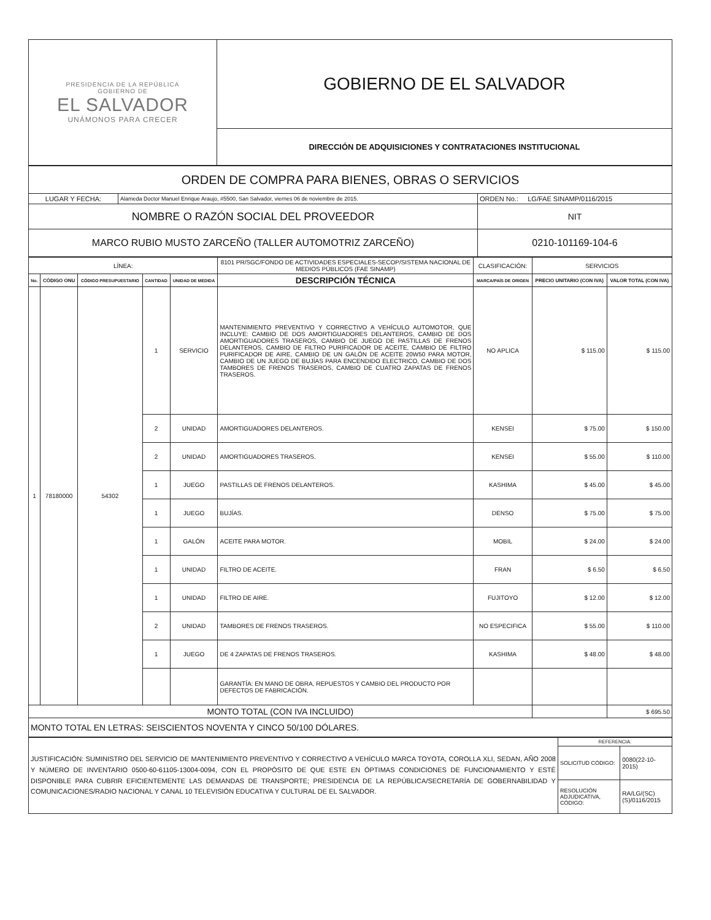| PRESIDENCIA DE LA REPÚBLICA GOBIERNO DE EL SALVADOR UNÁMONOS PARA CRECER | GOBIERNO DE EL SALVADOR |
| | DIRECCIÓN DE ADQUISICIONES Y CONTRATACIONES INSTITUCIONAL |
| ORDEN DE COMPRA PARA BIENES, OBRAS O SERVICIOS | | |
| LUGAR Y FECHA: | Alameda Doctor Manuel Enrique Araujo, #5500, San Salvador, viernes 06 de noviembre de 2015. | ORDEN No.: LG/FAE SINAMP/0116/2015 |
| NOMBRE O RAZÓN SOCIAL DEL PROVEEDOR | | NIT |
| MARCO RUBIO MUSTO ZARCEÑO (TALLER AUTOMOTRIZ ZARCEÑO) | | 0210-101169-104-6 |
| LÍNEA: | | | | | 8101 PR/SGC/FONDO DE ACTIVIDADES ESPECIALES-SECOP/SISTEMA NACIONAL DE MEDIOS PÚBLICOS (FAE SINAMP) | CLASIFICACIÓN: | SERVICIOS | |
| No. | CÓDIGO ONU | CÓDIGO PRESUPUESTARIO | CANTIDAD | UNIDAD DE MEDIDA | DESCRIPCIÓN TÉCNICA | MARCA/PAÍS DE ORIGEN | PRECIO UNITARIO (CON IVA) | VALOR TOTAL (CON IVA) |
| 1 | 78180000 | 54302 | 1 | SERVICIO | MANTENIMIENTO PREVENTIVO Y CORRECTIVO A VEHÍCULO AUTOMOTOR, QUE INCLUYE: CAMBIO DE DOS AMORTIGUADORES DELANTEROS, CAMBIO DE DOS AMORTIGUADORES TRASEROS, CAMBIO DE JUEGO DE PASTILLAS DE FRENOS DELANTEROS, CAMBIO DE FILTRO PURIFICADOR DE ACEITE, CAMBIO DE FILTRO PURIFICADOR DE AIRE, CAMBIO DE UN GALÓN DE ACEITE 20W50 PARA MOTOR, CAMBIO DE UN JUEGO DE BUJÍAS PARA ENCENDIDO ELECTRICO, CAMBIO DE DOS TAMBORES DE FRENOS TRASEROS, CAMBIO DE CUATRO ZAPATAS DE FRENOS TRASEROS. | NO APLICA | $ 115.00 | $ 115.00 |
| | | | 2 | UNIDAD | AMORTIGUADORES DELANTEROS. | KENSEI | $ 75.00 | $ 150.00 |
| | | | 2 | UNIDAD | AMORTIGUADORES TRASEROS. | KENSEI | $ 55.00 | $ 110.00 |
| | | | 1 | JUEGO | PASTILLAS DE FRENOS DELANTEROS. | KASHIMA | $ 45.00 | $ 45.00 |
| | | | 1 | JUEGO | BUJÍAS. | DENSO | $ 75.00 | $ 75.00 |
| | | | 1 | GALÓN | ACEITE PARA MOTOR. | MOBIL | $ 24.00 | $ 24.00 |
| | | | 1 | UNIDAD | FILTRO DE ACEITE. | FRAN | $ 6.50 | $ 6.50 |
| | | | 1 | UNIDAD | FILTRO DE AIRE. | FUJITOYO | $ 12.00 | $ 12.00 |
| | | | 2 | UNIDAD | TAMBORES DE FRENOS TRASEROS. | NO ESPECIFICA | $ 55.00 | $ 110.00 |
| | | | 1 | JUEGO | DE 4 ZAPATAS DE FRENOS TRASEROS. | KASHIMA | $ 48.00 | $ 48.00 |
| | | | | | GARANTÍA: EN MANO DE OBRA, REPUESTOS Y CAMBIO DEL PRODUCTO POR DEFECTOS DE FABRICACIÓN. | | | |
| MONTO TOTAL (CON IVA INCLUIDO) | | | | | | | | $ 695.50 |
| MONTO TOTAL EN LETRAS: SEISCIENTOS NOVENTA Y CINCO 50/100 DÓLARES. | | | | | | | | |
| JUSTIFICACIÓN: SUMINISTRO DEL SERVICIO DE MANTENIMIENTO PREVENTIVO Y CORRECTIVO A VEHÍCULO MARCA TOYOTA, COROLLA XLI, SEDAN, AÑO 2008 Y NÚMERO DE INVENTARIO 0500-60-61105-13004-0094, CON EL PROPÓSITO DE QUE ESTE EN ÓPTIMAS CONDICIONES DE FUNCIONAMIENTO Y ESTÉ DISPONIBLE PARA CUBRIR EFICIENTEMENTE LAS DEMANDAS DE TRANSPORTE; PRESIDENCIA DE LA REPÚBLICA/SECRETARÍA DE GOBERNABILIDAD Y COMUNICACIONES/RADIO NACIONAL Y CANAL 10 TELEVISIÓN EDUCATIVA Y CULTURAL DE EL SALVADOR. | REFERENCIA: | |
| | SOLICITUD CÓDIGO: | 0080(22-10-2015) |
| | RESOLUCIÓN ADJUDICATIVA, CÓDIGO: | RA/LG/(SC)(S)/0116/2015 |